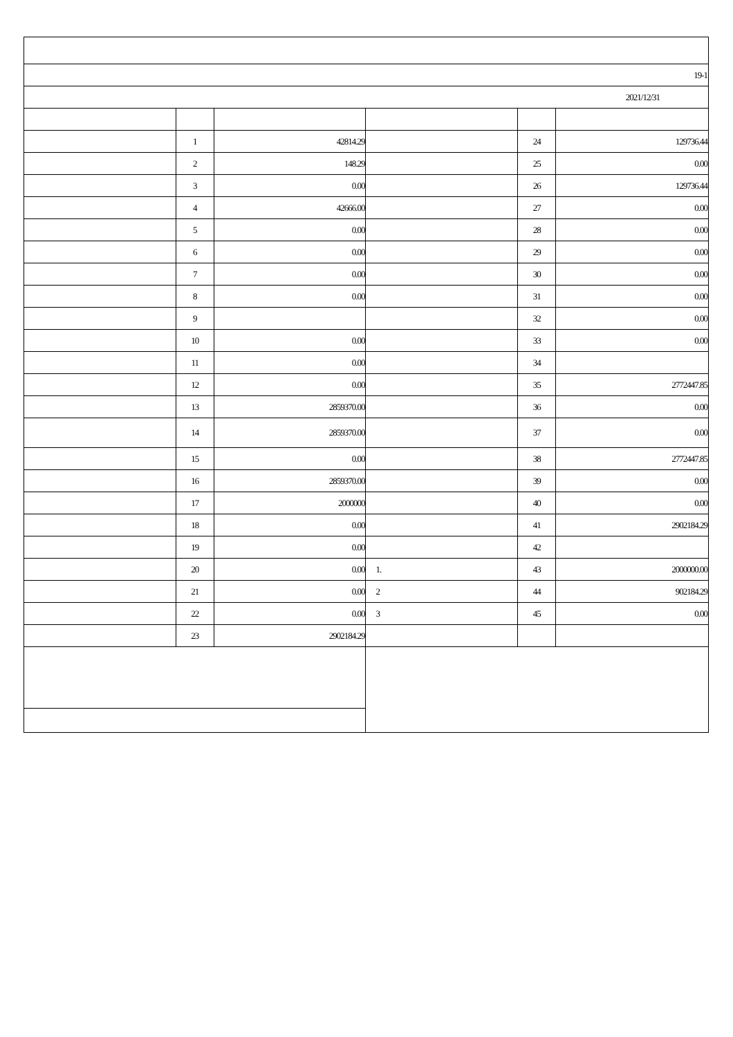| 19-1 | | | | | |
| 2021/12/31 | | | | | |
| | 1 | 42814.29 | | 24 | 129736.44 |
| | 2 | 148.29 | | 25 | 0.00 |
| | 3 | 0.00 | | 26 | 129736.44 |
| | 4 | 42666.00 | | 27 | 0.00 |
| | 5 | 0.00 | | 28 | 0.00 |
| | 6 | 0.00 | | 29 | 0.00 |
| | 7 | 0.00 | | 30 | 0.00 |
| | 8 | 0.00 | | 31 | 0.00 |
| | 9 | | | 32 | 0.00 |
| | 10 | 0.00 | | 33 | 0.00 |
| | 11 | 0.00 | | 34 | |
| | 12 | 0.00 | | 35 | 2772447.85 |
| | 13 | 2859370.00 | | 36 | 0.00 |
| | 14 | 2859370.00 | | 37 | 0.00 |
| | 15 | 0.00 | | 38 | 2772447.85 |
| | 16 | 2859370.00 | | 39 | 0.00 |
| | 17 | 2000000 | | 40 | 0.00 |
| | 18 | 0.00 | | 41 | 2902184.29 |
| | 19 | 0.00 | | 42 | |
| | 20 | 0.00 | 1. | 43 | 2000000.00 |
| | 21 | 0.00 | 2 | 44 | 902184.29 |
| | 22 | 0.00 | 3 | 45 | 0.00 |
| | 23 | 2902184.29 | | | |